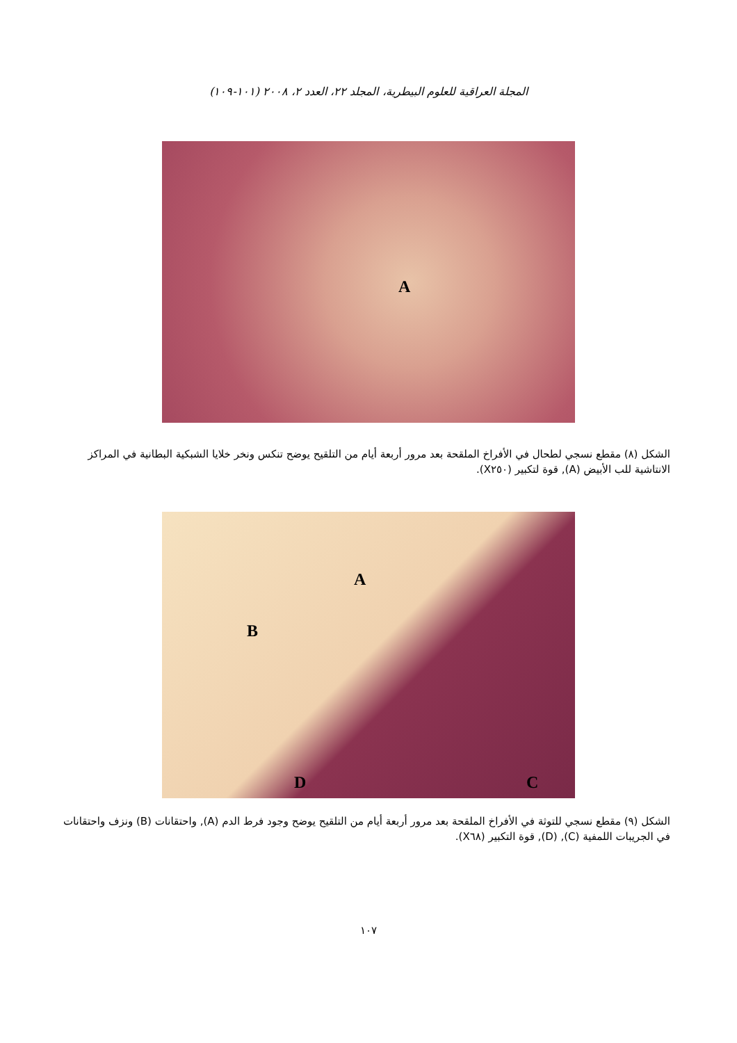المجلة العراقية للعلوم البيطرية، المجلد ٢٢، العدد ٢، ٢٠٠٨ (١٠١-١٠٩)
A
الشكل (٨) مقطع نسجي لطحال في الأفراخ الملقحة بعد مرور أربعة أيام من التلقيح يوضح تنكس ونخر خلايا الشبكية البطانية في المراكز الانتاشية للب الأبيض (A), قوة لتكبير (X٢٥٠).
A
B
D C
الشكل (٩) مقطع نسجي للتوثة في الأفراخ الملقحة بعد مرور أربعة أيام من التلقيح يوضح وجود فرط الدم (A), واحتقانات (B) ونزف واحتقانات في الجريبات اللمفية (C), (D), قوة التكبير (X٦٨).
١٠٧